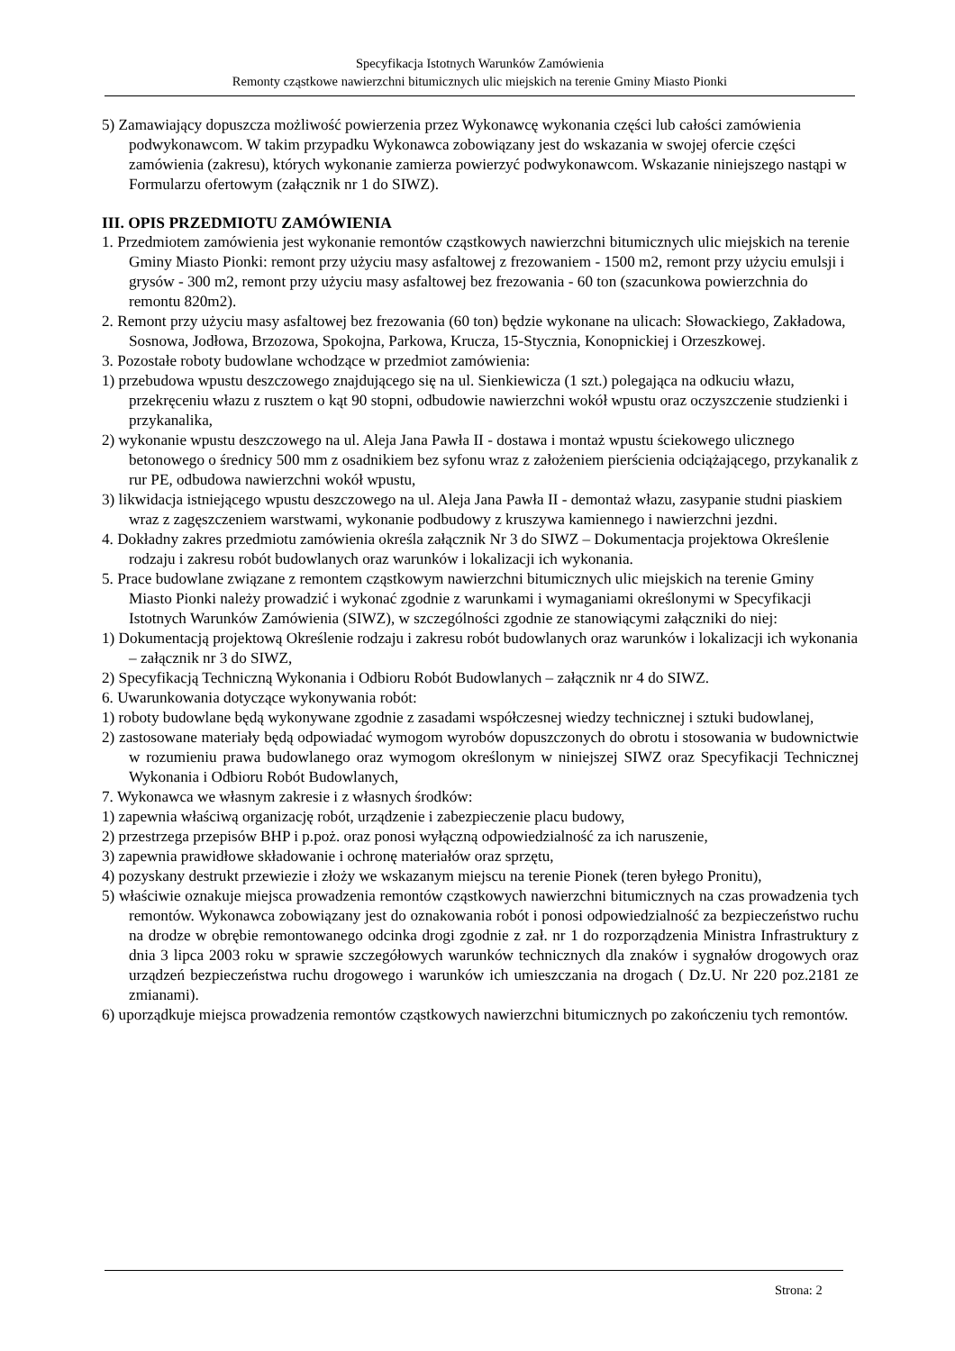Specyfikacja Istotnych Warunków Zamówienia
Remonty cząstkowe nawierzchni bitumicznych ulic miejskich na terenie Gminy Miasto Pionki
5) Zamawiający dopuszcza możliwość powierzenia przez Wykonawcę wykonania części lub całości zamówienia podwykonawcom. W takim przypadku Wykonawca zobowiązany jest do wskazania w swojej ofercie części zamówienia (zakresu), których wykonanie zamierza powierzyć podwykonawcom. Wskazanie niniejszego nastąpi w Formularzu ofertowym (załącznik nr 1 do SIWZ).
III. OPIS PRZEDMIOTU ZAMÓWIENIA
1. Przedmiotem zamówienia jest wykonanie remontów cząstkowych nawierzchni bitumicznych ulic miejskich na terenie Gminy Miasto Pionki: remont przy użyciu masy asfaltowej z frezowaniem - 1500 m2, remont przy użyciu emulsji i grysów - 300 m2, remont przy użyciu masy asfaltowej bez frezowania - 60 ton (szacunkowa powierzchnia do remontu 820m2).
2. Remont przy użyciu masy asfaltowej bez frezowania (60 ton) będzie wykonane na ulicach: Słowackiego, Zakładowa, Sosnowa, Jodłowa, Brzozowa, Spokojna, Parkowa, Krucza, 15-Stycznia, Konopnickiej i Orzeszkowej.
3. Pozostałe roboty budowlane wchodzące w przedmiot zamówienia:
1) przebudowa wpustu deszczowego znajdującego się na ul. Sienkiewicza (1 szt.) polegająca na odkuciu włazu, przekręceniu włazu z rusztem o kąt 90 stopni, odbudowie nawierzchni wokół wpustu oraz oczyszczenie studzienki i przykanalika,
2) wykonanie wpustu deszczowego na ul. Aleja Jana Pawła II - dostawa i montaż wpustu ściekowego ulicznego betonowego o średnicy 500 mm z osadnikiem bez syfonu wraz z założeniem pierścienia odciążającego, przykanalik z rur PE, odbudowa nawierzchni wokół wpustu,
3) likwidacja istniejącego wpustu deszczowego na ul. Aleja Jana Pawła II - demontaż włazu, zasypanie studni piaskiem wraz z zagęszczeniem warstwami, wykonanie podbudowy z kruszywa kamiennego i nawierzchni jezdni.
4. Dokładny zakres przedmiotu zamówienia określa załącznik Nr 3 do SIWZ – Dokumentacja projektowa Określenie rodzaju i zakresu robót budowlanych oraz warunków i lokalizacji ich wykonania.
5. Prace budowlane związane z remontem cząstkowym nawierzchni bitumicznych ulic miejskich na terenie Gminy Miasto Pionki należy prowadzić i wykonać zgodnie z warunkami i wymaganiami określonymi w Specyfikacji Istotnych Warunków Zamówienia (SIWZ), w szczególności zgodnie ze stanowiącymi załączniki do niej:
1) Dokumentacją projektową Określenie rodzaju i zakresu robót budowlanych oraz warunków i lokalizacji ich wykonania – załącznik nr 3 do SIWZ,
2) Specyfikacją Techniczną Wykonania i Odbioru Robót Budowlanych – załącznik nr 4 do SIWZ.
6. Uwarunkowania dotyczące wykonywania robót:
1) roboty budowlane będą wykonywane zgodnie z zasadami współczesnej wiedzy technicznej i sztuki budowlanej,
2) zastosowane materiały będą odpowiadać wymogom wyrobów dopuszczonych do obrotu i stosowania w budownictwie w rozumieniu prawa budowlanego oraz wymogom określonym w niniejszej SIWZ oraz Specyfikacji Technicznej Wykonania i Odbioru Robót Budowlanych,
7. Wykonawca we własnym zakresie i z własnych środków:
1) zapewnia właściwą organizację robót, urządzenie i zabezpieczenie placu budowy,
2) przestrzega przepisów BHP i p.poż. oraz ponosi wyłączną odpowiedzialność za ich naruszenie,
3) zapewnia prawidłowe składowanie i ochronę materiałów oraz sprzętu,
4) pozyskany destrukt przewiezie i złoży we wskazanym miejscu na terenie Pionek (teren byłego Pronitu),
5) właściwie oznakuje miejsca prowadzenia remontów cząstkowych nawierzchni bitumicznych na czas prowadzenia tych remontów. Wykonawca zobowiązany jest do oznakowania robót i ponosi odpowiedzialność za bezpieczeństwo ruchu na drodze w obrębie remontowanego odcinka drogi zgodnie z zał. nr 1 do rozporządzenia Ministra Infrastruktury z dnia 3 lipca 2003 roku w sprawie szczegółowych warunków technicznych dla znaków i sygnałów drogowych oraz urządzeń bezpieczeństwa ruchu drogowego i warunków ich umieszczania na drogach ( Dz.U. Nr 220 poz.2181 ze zmianami).
6) uporządkuje miejsca prowadzenia remontów cząstkowych nawierzchni bitumicznych po zakończeniu tych remontów.
Strona: 2